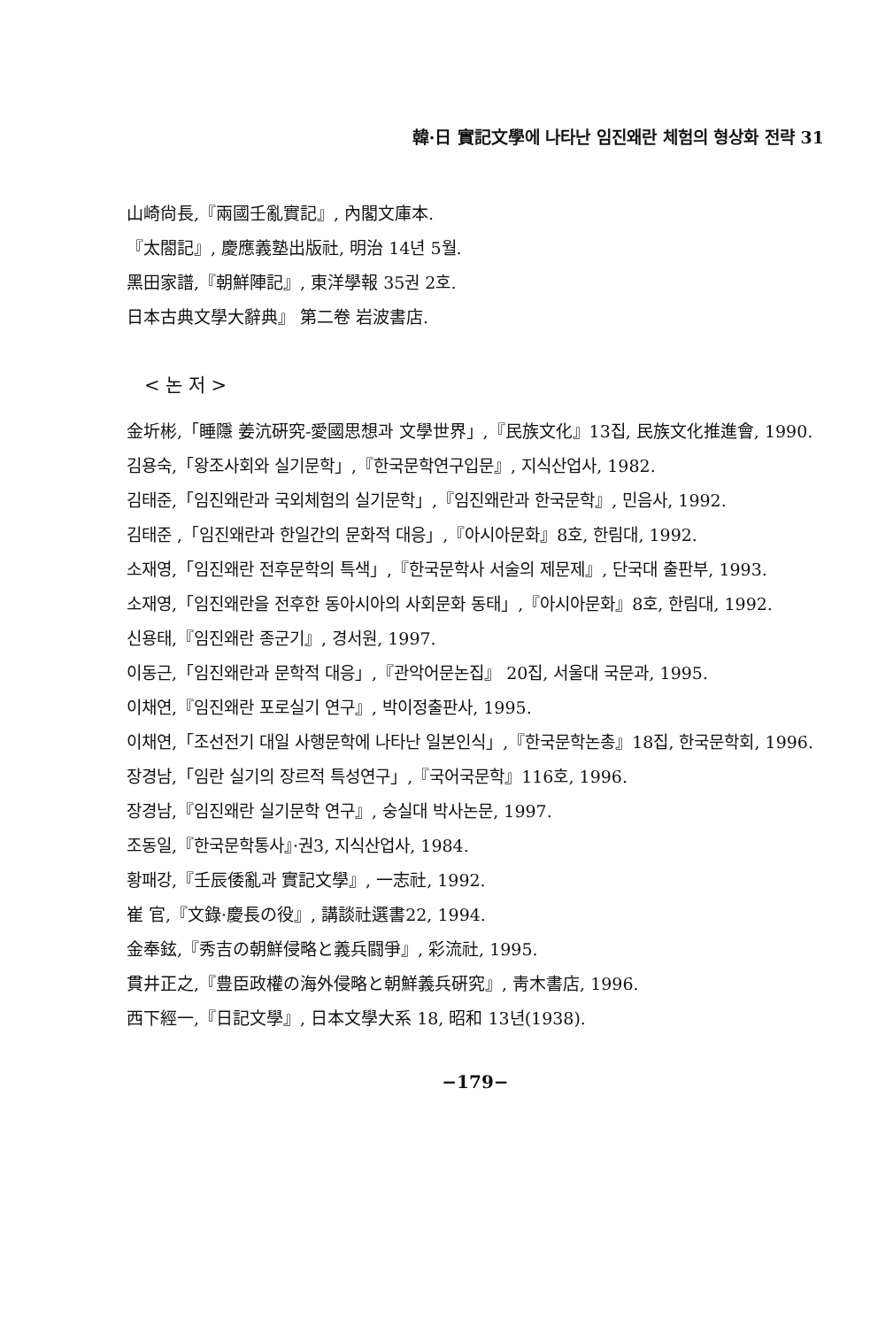韓·日 實記文學에 나타난 임진왜란 체험의 형상화 전략 31
山崎尙長,『兩國壬亂實記』, 內閣文庫本.
『太閤記』, 慶應義塾出版社, 明治 14년 5월.
黑田家譜,『朝鮮陣記』, 東洋學報 35권 2호.
日本古典文學大辭典』 第二卷 岩波書店.
< 논 저 >
金圻彬,「睡隱 姜沆硏究-愛國思想과 文學世界」,『民族文化』13집, 民族文化推進會, 1990.
김용숙,「왕조사회와 실기문학」,『한국문학연구입문』, 지식산업사, 1982.
김태준,「임진왜란과 국외체험의 실기문학」,『임진왜란과 한국문학』, 민음사, 1992.
김태준 ,「임진왜란과 한일간의 문화적 대응」,『아시아문화』8호, 한림대, 1992.
소재영,「임진왜란 전후문학의 특색」,『한국문학사 서술의 제문제』, 단국대 출판부, 1993.
소재영,「임진왜란을 전후한 동아시아의 사회문화 동태」,『아시아문화』8호, 한림대, 1992.
신용태,『임진왜란 종군기』, 경서원, 1997.
이동근,「임진왜란과 문학적 대응」,『관악어문논집』 20집, 서울대 국문과, 1995.
이채연,『임진왜란 포로실기 연구』, 박이정출판사, 1995.
이채연,「조선전기 대일 사행문학에 나타난 일본인식」,『한국문학논총』18집, 한국문학회, 1996.
장경남,「임란 실기의 장르적 특성연구」,『국어국문학』116호, 1996.
장경남,『임진왜란 실기문학 연구』, 숭실대 박사논문, 1997.
조동일,『한국문학통사』·권3, 지식산업사, 1984.
황패강,『壬辰倭亂과 實記文學』, 一志社, 1992.
崔 官,『文錄·慶長の役』, 講談社選書22, 1994.
金奉鉉,『秀吉の朝鮮侵略と義兵闘爭』, 彩流社, 1995.
貫井正之,『豊臣政權の海外侵略と朝鮮義兵硏究』, 靑木書店, 1996.
西下經一,『日記文學』, 日本文學大系 18, 昭和 13년(1938).
−179−